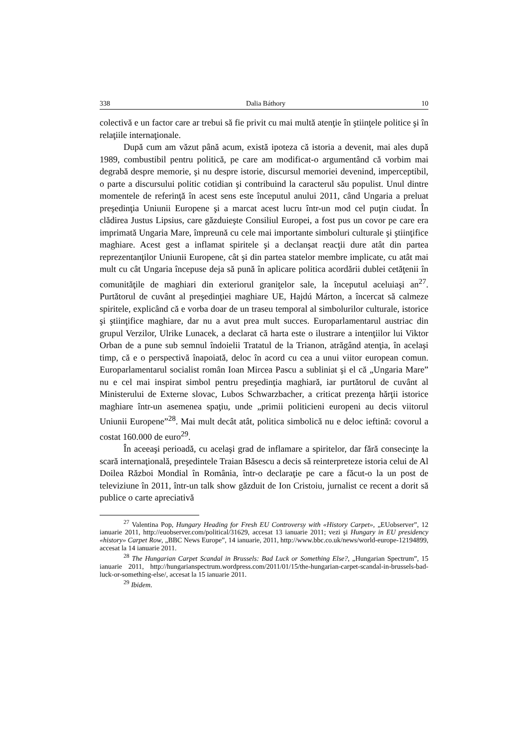338 Dalia Báthory 10
colectivă e un factor care ar trebui să fie privit cu mai multă atenţie în ştiinţele politice şi în relaţiile internaţionale.
După cum am văzut până acum, există ipoteza că istoria a devenit, mai ales după 1989, combustibil pentru politică, pe care am modificat-o argumentând că vorbim mai degrabă despre memorie, şi nu despre istorie, discursul memoriei devenind, imperceptibil, o parte a discursului politic cotidian şi contribuind la caracterul său populist. Unul dintre momentele de referinţă în acest sens este începutul anului 2011, când Ungaria a preluat preşedinţia Uniunii Europene şi a marcat acest lucru într-un mod cel puţin ciudat. În clădirea Justus Lipsius, care găzduieşte Consiliul Europei, a fost pus un covor pe care era imprimată Ungaria Mare, împreună cu cele mai importante simboluri culturale şi ştiinţifice maghiare. Acest gest a inflamat spiritele şi a declanşat reacţii dure atât din partea reprezentanţilor Uniunii Europene, cât şi din partea statelor membre implicate, cu atât mai mult cu cât Ungaria începuse deja să pună în aplicare politica acordării dublei cetăţenii în comunităţile de maghiari din exteriorul graniţelor sale, la începutul aceluiaşi an<sup>27</sup>. Purtătorul de cuvânt al preşedinţiei maghiare UE, Hajdú Márton, a încercat să calmeze spiritele, explicând că e vorba doar de un traseu temporal al simbolurilor culturale, istorice şi ştiinţifice maghiare, dar nu a avut prea mult succes. Europarlamentarul austriac din grupul Verzilor, Ulrike Lunacek, a declarat că harta este o ilustrare a intenţiilor lui Viktor Orban de a pune sub semnul îndoielii Tratatul de la Trianon, atrăgând atenţia, în acelaşi timp, că e o perspectivă înapoiată, deloc în acord cu cea a unui viitor european comun. Europarlamentarul socialist român Ioan Mircea Pascu a subliniat şi el că „Ungaria Mare” nu e cel mai inspirat simbol pentru preşedinţia maghiară, iar purtătorul de cuvânt al Ministerului de Externe slovac, Lubos Schwarzbacher, a criticat prezenţa hărţii istorice maghiare într-un asemenea spaţiu, unde „primii politicieni europeni au decis viitorul Uniunii Europene”<sup>28</sup>. Mai mult decât atât, politica simbolică nu e deloc ieftină: covorul a costat 160.000 de euro<sup>29</sup>.
În aceeaşi perioadă, cu acelaşi grad de inflamare a spiritelor, dar fără consecinţe la scară internaţională, preşedintele Traian Băsescu a decis să reinterpreteze istoria celui de Al Doilea Război Mondial în România, într-o declaraţie pe care a făcut-o la un post de televiziune în 2011, într-un talk show găzduit de Ion Cristoiu, jurnalist ce recent a dorit să publice o carte apreciativă
<sup>27</sup> Valentina Pop, Hungary Heading for Fresh EU Controversy with «History Carpet», „EUobserver”, 12 ianuarie 2011, http://euobserver.com/political/31629, accesat 13 ianuarie 2011; vezi şi Hungary in EU presidency «history» Carpet Row, „BBC News Europe”, 14 ianuarie, 2011, http://www.bbc.co.uk/news/world-europe-12194899, accesat la 14 ianuarie 2011.
<sup>28</sup> The Hungarian Carpet Scandal in Brussels: Bad Luck or Something Else?, „Hungarian Spectrum”, 15 ianuarie 2011, http://hungarianspectrum.wordpress.com/2011/01/15/the-hungarian-carpet-scandal-in-brussels-bad-luck-or-something-else/, accesat la 15 ianuarie 2011.
<sup>29</sup> Ibidem.